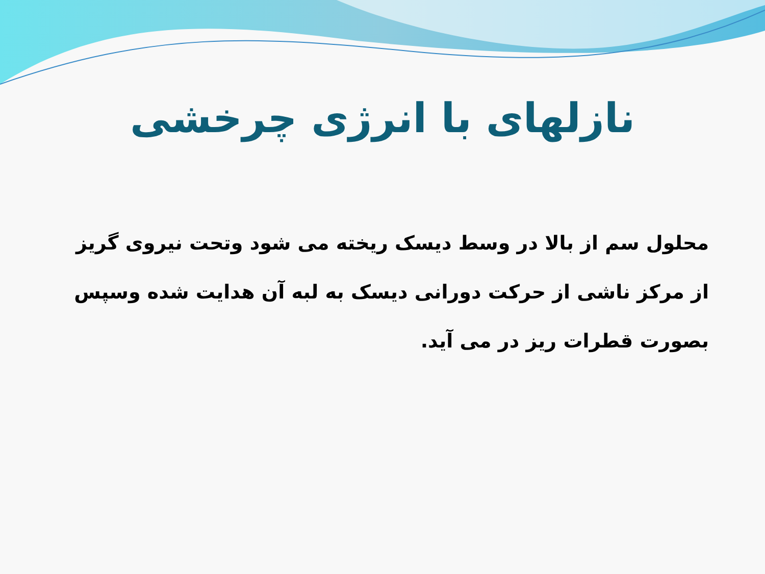نازلهای با انرژی چرخشی
محلول سم از بالا در وسط دیسک ریخته می شود وتحت نیروی گریز از مرکز ناشی از حرکت دورانی دیسک به لبه آن هدایت شده وسپس بصورت قطرات ریز در می آید.